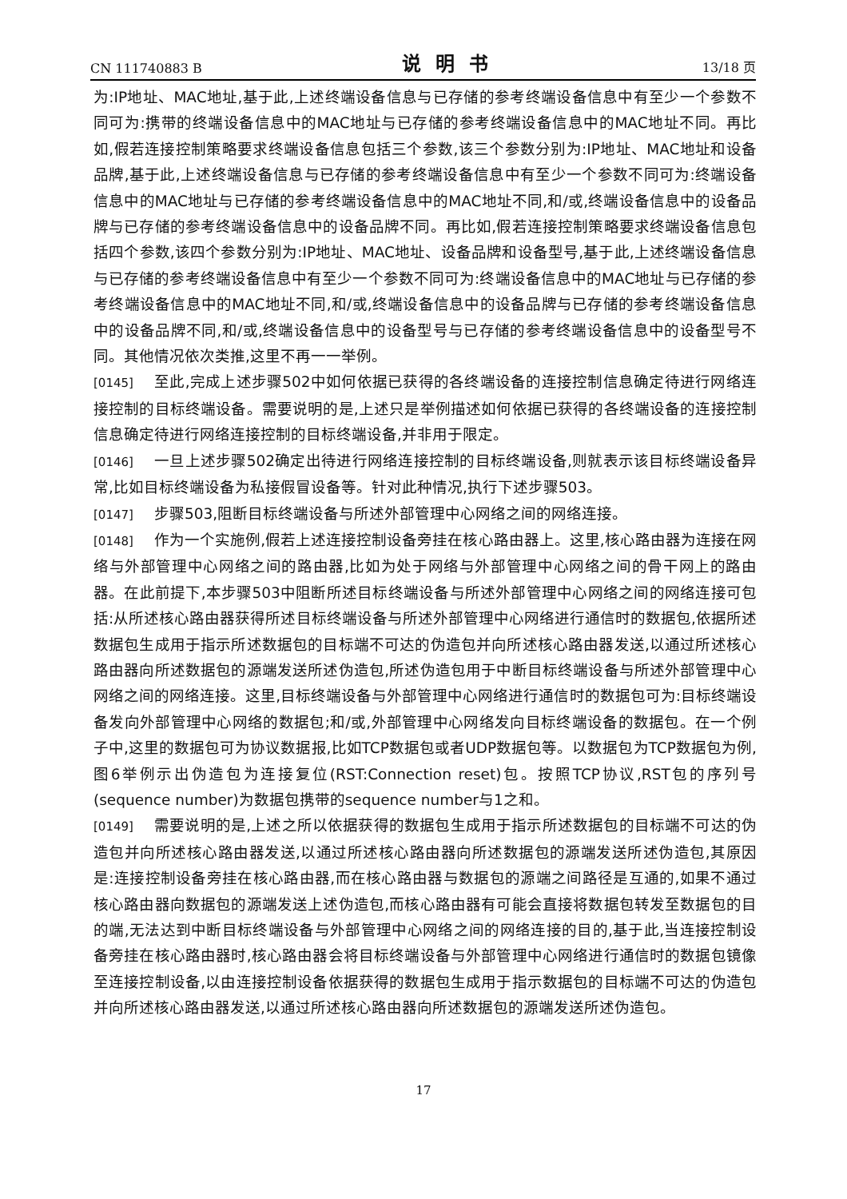CN 111740883 B 说明书 13/18 页
为:IP地址、MAC地址,基于此,上述终端设备信息与已存储的参考终端设备信息中有至少一个参数不同可为:携带的终端设备信息中的MAC地址与已存储的参考终端设备信息中的MAC地址不同。再比如,假若连接控制策略要求终端设备信息包括三个参数,该三个参数分别为:IP地址、MAC地址和设备品牌,基于此,上述终端设备信息与已存储的参考终端设备信息中有至少一个参数不同可为:终端设备信息中的MAC地址与已存储的参考终端设备信息中的MAC地址不同,和/或,终端设备信息中的设备品牌与已存储的参考终端设备信息中的设备品牌不同。再比如,假若连接控制策略要求终端设备信息包括四个参数,该四个参数分别为:IP地址、MAC地址、设备品牌和设备型号,基于此,上述终端设备信息与已存储的参考终端设备信息中有至少一个参数不同可为:终端设备信息中的MAC地址与已存储的参考终端设备信息中的MAC地址不同,和/或,终端设备信息中的设备品牌与已存储的参考终端设备信息中的设备品牌不同,和/或,终端设备信息中的设备型号与已存储的参考终端设备信息中的设备型号不同。其他情况依次类推,这里不再一一举例。
[0145] 至此,完成上述步骤502中如何依据已获得的各终端设备的连接控制信息确定待进行网络连接控制的目标终端设备。需要说明的是,上述只是举例描述如何依据已获得的各终端设备的连接控制信息确定待进行网络连接控制的目标终端设备,并非用于限定。
[0146] 一旦上述步骤502确定出待进行网络连接控制的目标终端设备,则就表示该目标终端设备异常,比如目标终端设备为私接假冒设备等。针对此种情况,执行下述步骤503。
[0147] 步骤503,阻断目标终端设备与所述外部管理中心网络之间的网络连接。
[0148] 作为一个实施例,假若上述连接控制设备旁挂在核心路由器上。这里,核心路由器为连接在网络与外部管理中心网络之间的路由器,比如为处于网络与外部管理中心网络之间的骨干网上的路由器。在此前提下,本步骤503中阻断所述目标终端设备与所述外部管理中心网络之间的网络连接可包括:从所述核心路由器获得所述目标终端设备与所述外部管理中心网络进行通信时的数据包,依据所述数据包生成用于指示所述数据包的目标端不可达的伪造包并向所述核心路由器发送,以通过所述核心路由器向所述数据包的源端发送所述伪造包,所述伪造包用于中断目标终端设备与所述外部管理中心网络之间的网络连接。这里,目标终端设备与外部管理中心网络进行通信时的数据包可为:目标终端设备发向外部管理中心网络的数据包;和/或,外部管理中心网络发向目标终端设备的数据包。在一个例子中,这里的数据包可为协议数据报,比如TCP数据包或者UDP数据包等。以数据包为TCP数据包为例,图6举例示出伪造包为连接复位(RST:Connection reset)包。按照TCP协议,RST包的序列号(sequence number)为数据包携带的sequence number与1之和。
[0149] 需要说明的是,上述之所以依据获得的数据包生成用于指示所述数据包的目标端不可达的伪造包并向所述核心路由器发送,以通过所述核心路由器向所述数据包的源端发送所述伪造包,其原因是:连接控制设备旁挂在核心路由器,而在核心路由器与数据包的源端之间路径是互通的,如果不通过核心路由器向数据包的源端发送上述伪造包,而核心路由器有可能会直接将数据包转发至数据包的目的端,无法达到中断目标终端设备与外部管理中心网络之间的网络连接的目的,基于此,当连接控制设备旁挂在核心路由器时,核心路由器会将目标终端设备与外部管理中心网络进行通信时的数据包镜像至连接控制设备,以由连接控制设备依据获得的数据包生成用于指示数据包的目标端不可达的伪造包并向所述核心路由器发送,以通过所述核心路由器向所述数据包的源端发送所述伪造包。
17